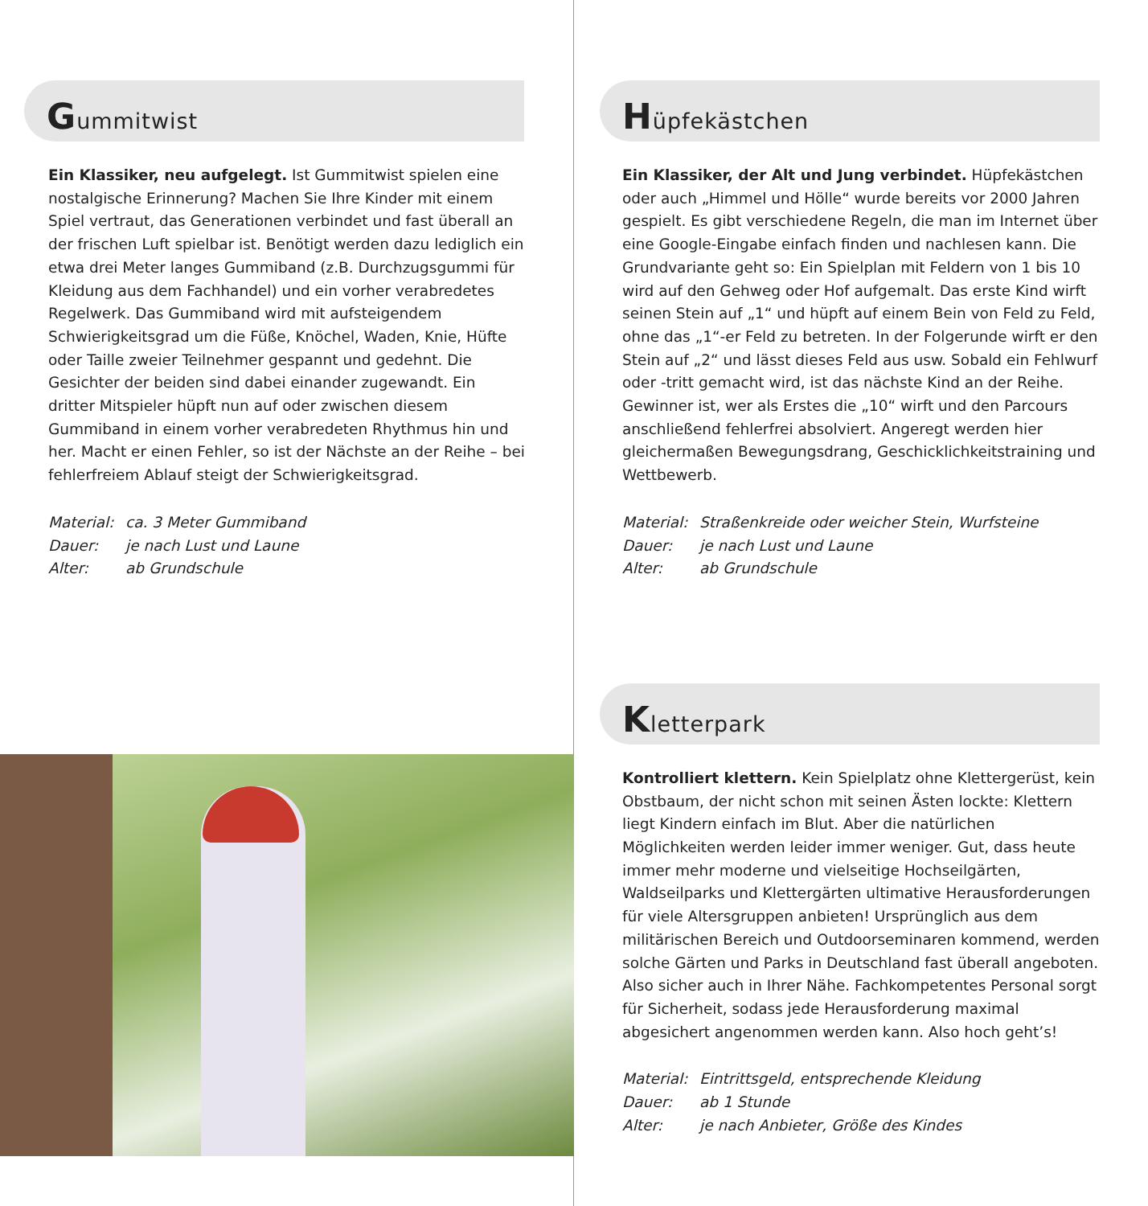Gummitwist
Ein Klassiker, neu aufgelegt. Ist Gummitwist spielen eine nostalgische Erinnerung? Machen Sie Ihre Kinder mit einem Spiel vertraut, das Generationen verbindet und fast überall an der frischen Luft spielbar ist. Benötigt werden dazu lediglich ein etwa drei Meter langes Gummiband (z.B. Durchzugsgummi für Kleidung aus dem Fachhandel) und ein vorher verabredetes Regelwerk. Das Gummiband wird mit aufsteigendem Schwierigkeitsgrad um die Füße, Knöchel, Waden, Knie, Hüfte oder Taille zweier Teilnehmer gespannt und gedehnt. Die Gesichter der beiden sind dabei einander zugewandt. Ein dritter Mitspieler hüpft nun auf oder zwischen diesem Gummiband in einem vorher verabredeten Rhythmus hin und her. Macht er einen Fehler, so ist der Nächste an der Reihe – bei fehlerfreiem Ablauf steigt der Schwierigkeitsgrad.
Material: ca. 3 Meter Gummiband
Dauer: je nach Lust und Laune
Alter: ab Grundschule
Hüpfekästchen
Ein Klassiker, der Alt und Jung verbindet. Hüpfekästchen oder auch „Himmel und Hölle“ wurde bereits vor 2000 Jahren gespielt. Es gibt verschiedene Regeln, die man im Internet über eine Google-Eingabe einfach finden und nachlesen kann. Die Grundvariante geht so: Ein Spielplan mit Feldern von 1 bis 10 wird auf den Gehweg oder Hof aufgemalt. Das erste Kind wirft seinen Stein auf „1“ und hüpft auf einem Bein von Feld zu Feld, ohne das „1“-er Feld zu betreten. In der Folgerunde wirft er den Stein auf „2“ und lässt dieses Feld aus usw. Sobald ein Fehlwurf oder -tritt gemacht wird, ist das nächste Kind an der Reihe. Gewinner ist, wer als Erstes die „10“ wirft und den Parcours anschließend fehlerfrei absolviert. Angeregt werden hier gleichermaßen Bewegungsdrang, Geschicklichkeitstraining und Wettbewerb.
Material: Straßenkreide oder weicher Stein, Wurfsteine
Dauer: je nach Lust und Laune
Alter: ab Grundschule
Kletterpark
Kontrolliert klettern. Kein Spielplatz ohne Klettergerüst, kein Obstbaum, der nicht schon mit seinen Ästen lockte: Klettern liegt Kindern einfach im Blut. Aber die natürlichen Möglichkeiten werden leider immer weniger. Gut, dass heute immer mehr moderne und vielseitige Hochseilgärten, Waldseilparks und Klettergärten ultimative Herausforderungen für viele Altersgruppen anbieten! Ursprünglich aus dem militärischen Bereich und Outdoorseminaren kommend, werden solche Gärten und Parks in Deutschland fast überall angeboten. Also sicher auch in Ihrer Nähe. Fachkompetentes Personal sorgt für Sicherheit, sodass jede Herausforderung maximal abgesichert angenommen werden kann. Also hoch geht’s!
Material: Eintrittsgeld, entsprechende Kleidung
Dauer: ab 1 Stunde
Alter: je nach Anbieter, Größe des Kindes